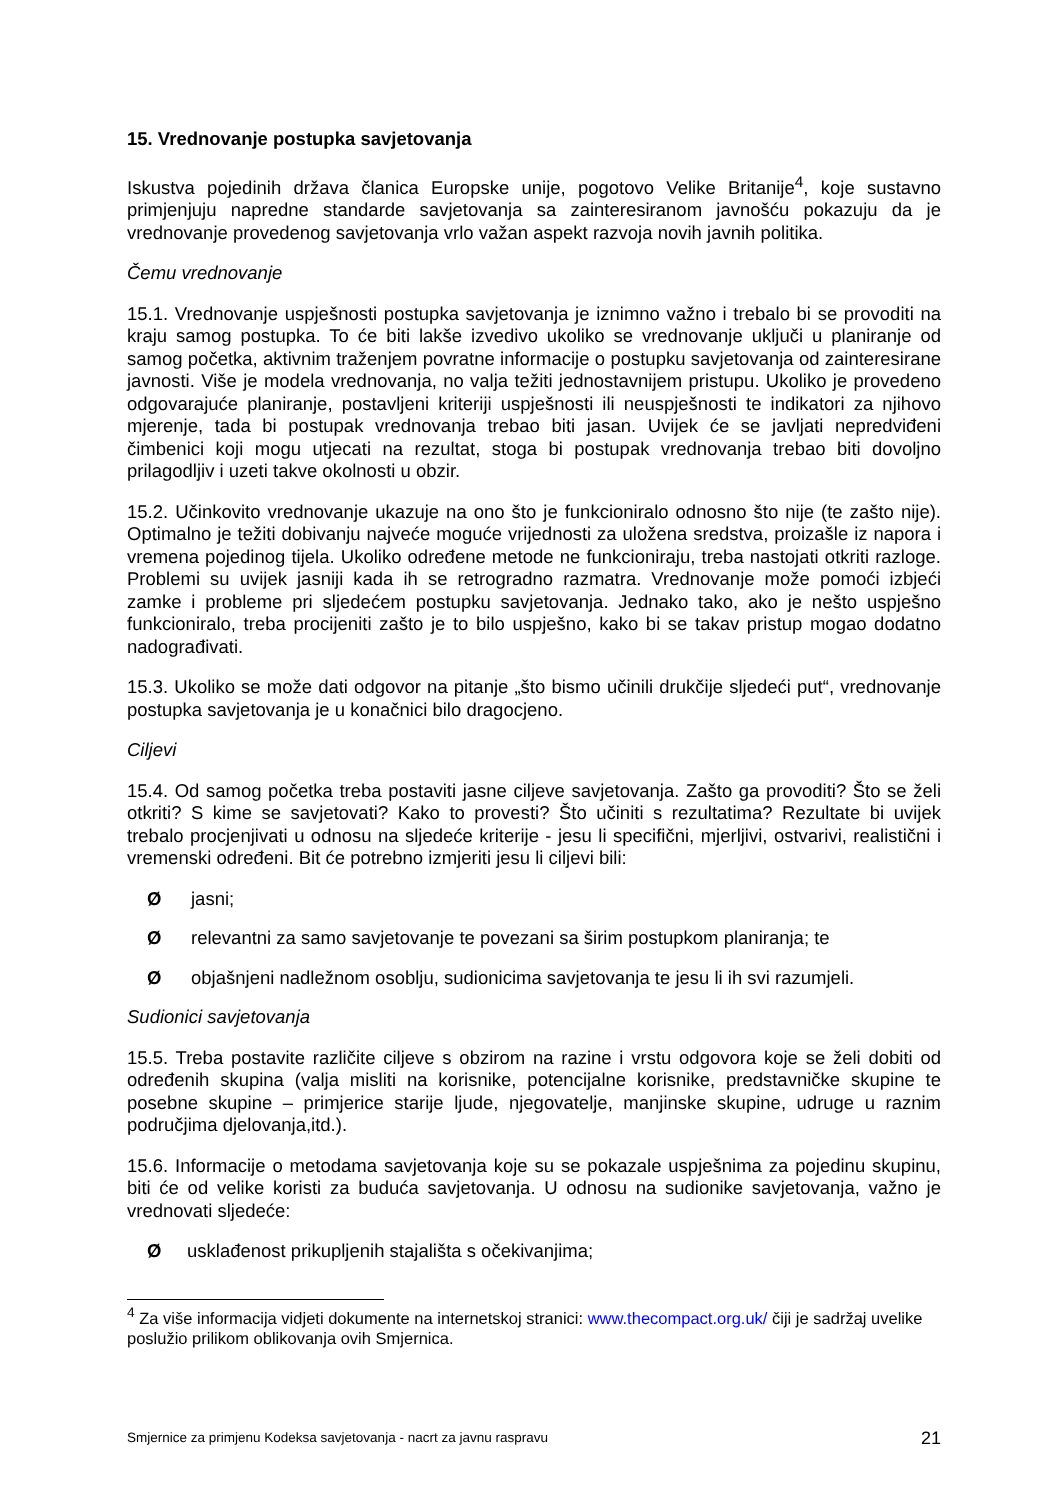15. Vrednovanje postupka savjetovanja
Iskustva pojedinih država članica Europske unije, pogotovo Velike Britanije<sup>4</sup>, koje sustavno primjenjuju napredne standarde savjetovanja sa zainteresiranom javnošću pokazuju da je vrednovanje provedenog savjetovanja vrlo važan aspekt razvoja novih javnih politika.
Čemu vrednovanje
15.1. Vrednovanje uspješnosti postupka savjetovanja je iznimno važno i trebalo bi se provoditi na kraju samog postupka. To će biti lakše izvedivo ukoliko se vrednovanje uključi u planiranje od samog početka, aktivnim traženjem povratne informacije o postupku savjetovanja od zainteresirane javnosti. Više je modela vrednovanja, no valja težiti jednostavnijem pristupu. Ukoliko je provedeno odgovarajuće planiranje, postavljeni kriteriji uspješnosti ili neuspješnosti te indikatori za njihovo mjerenje, tada bi postupak vrednovanja trebao biti jasan. Uvijek će se javljati nepredviđeni čimbenici koji mogu utjecati na rezultat, stoga bi postupak vrednovanja trebao biti dovoljno prilagodljiv i uzeti takve okolnosti u obzir.
15.2. Učinkovito vrednovanje ukazuje na ono što je funkcioniralo odnosno što nije (te zašto nije). Optimalno je težiti dobivanju najveće moguće vrijednosti za uložena sredstva, proizašle iz napora i vremena pojedinog tijela. Ukoliko određene metode ne funkcioniraju, treba nastojati otkriti razloge. Problemi su uvijek jasniji kada ih se retrogradno razmatra. Vrednovanje može pomoći izbjeći zamke i probleme pri sljedećem postupku savjetovanja. Jednako tako, ako je nešto uspješno funkcioniralo, treba procijeniti zašto je to bilo uspješno, kako bi se takav pristup mogao dodatno nadograđivati.
15.3. Ukoliko se može dati odgovor na pitanje „što bismo učinili drukčije sljedeći put“, vrednovanje postupka savjetovanja je u konačnici bilo dragocjeno.
Ciljevi
15.4. Od samog početka treba postaviti jasne ciljeve savjetovanja. Zašto ga provoditi? Što se želi otkriti? S kime se savjetovati? Kako to provesti? Što učiniti s rezultatima? Rezultate bi uvijek trebalo procjenjivati u odnosu na sljedeće kriterije - jesu li specifični, mjerljivi, ostvarivi, realistični i vremenski određeni. Bit će potrebno izmjeriti jesu li ciljevi bili:
Øjasni;
Ørelevantni za samo savjetovanje te povezani sa širim postupkom planiranja; te
Øobjašnjeni nadležnom osoblju, sudionicima savjetovanja te jesu li ih svi razumjeli.
Sudionici savjetovanja
15.5. Treba postavite različite ciljeve s obzirom na razine i vrstu odgovora koje se želi dobiti od određenih skupina (valja misliti na korisnike, potencijalne korisnike, predstavničke skupine te posebne skupine – primjerice starije ljude, njegovatelje, manjinske skupine, udruge u raznim područjima djelovanja,itd.).
15.6. Informacije o metodama savjetovanja koje su se pokazale uspješnima za pojedinu skupinu, biti će od velike koristi za buduća savjetovanja. U odnosu na sudionike savjetovanja, važno je vrednovati sljedeće:
Øusklađenost prikupljenih stajališta s očekivanjima;
<sup>4</sup> Za više informacija vidjeti dokumente na internetskoj stranici: www.thecompact.org.uk/ čiji je sadržaj uvelike poslužio prilikom oblikovanja ovih Smjernica.
Smjernice za primjenu Kodeksa savjetovanja - nacrt za javnu raspravu 21